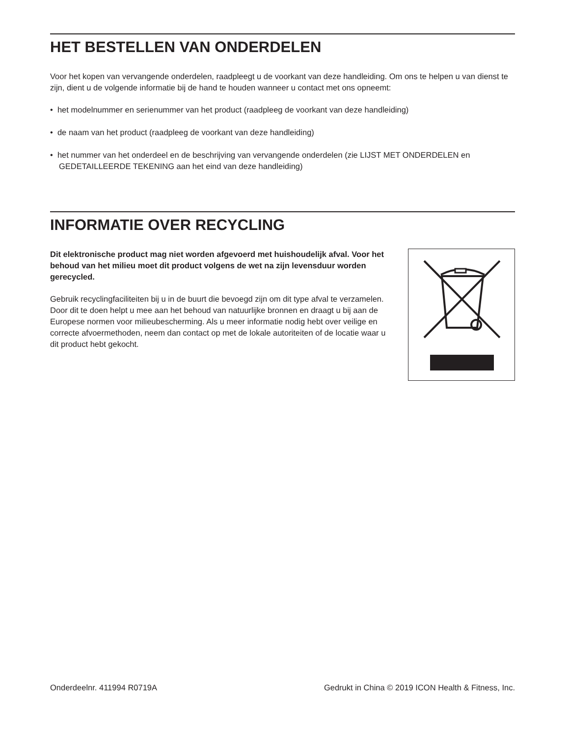HET BESTELLEN VAN ONDERDELEN
Voor het kopen van vervangende onderdelen, raadpleegt u de voorkant van deze handleiding. Om ons te helpen u van dienst te zijn, dient u de volgende informatie bij de hand te houden wanneer u contact met ons opneemt:
• het modelnummer en serienummer van het product (raadpleeg de voorkant van deze handleiding)
• de naam van het product (raadpleeg de voorkant van deze handleiding)
• het nummer van het onderdeel en de beschrijving van vervangende onderdelen (zie LIJST MET ONDERDELEN en GEDETAILLEERDE TEKENING aan het eind van deze handleiding)
INFORMATIE OVER RECYCLING
Dit elektronische product mag niet worden afgevoerd met huishoudelijk afval. Voor het behoud van het milieu moet dit product volgens de wet na zijn levensduur worden gerecycled.
Gebruik recyclingfaciliteiten bij u in de buurt die bevoegd zijn om dit type afval te verzamelen. Door dit te doen helpt u mee aan het behoud van natuurlijke bronnen en draagt u bij aan de Europese normen voor milieubescherming. Als u meer informatie nodig hebt over veilige en correcte afvoermethoden, neem dan contact op met de lokale autoriteiten of de locatie waar u dit product hebt gekocht.
Onderdeelnr. 411994 R0719A Gedrukt in China © 2019 ICON Health & Fitness, Inc.